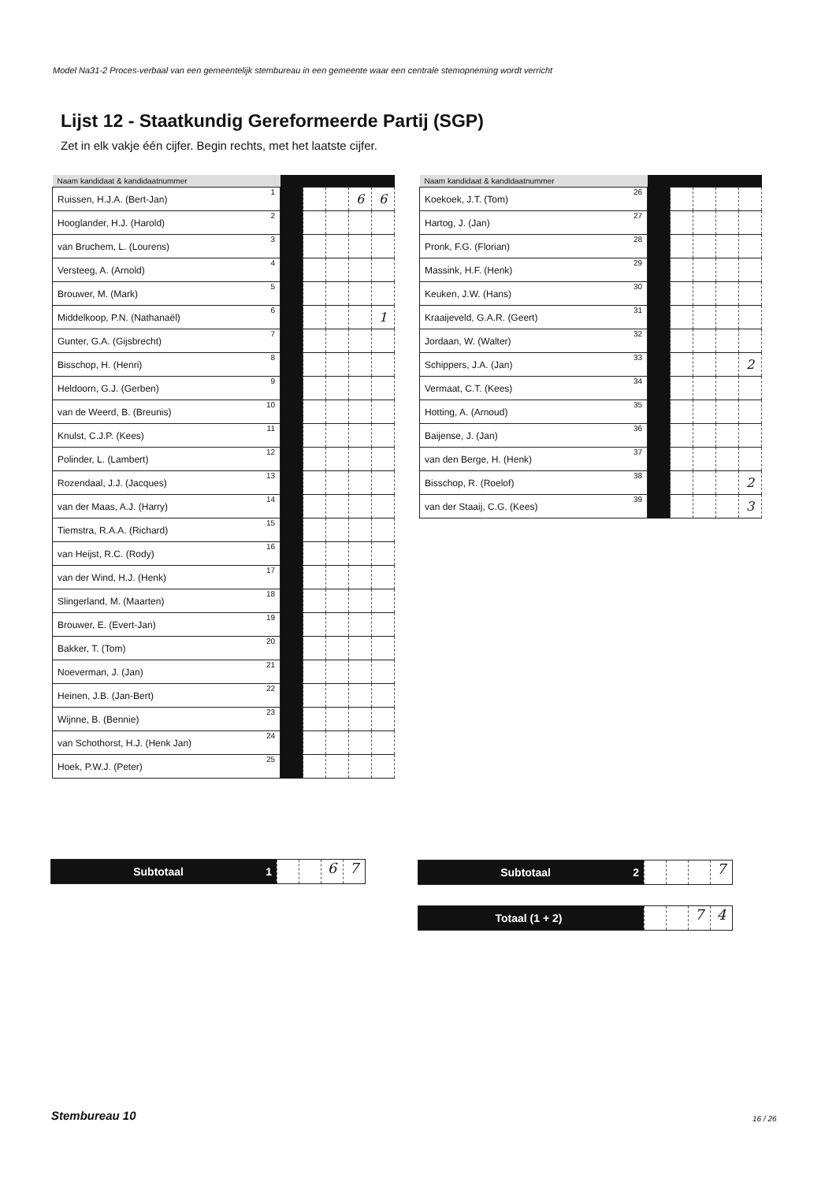Model Na31-2 Proces-verbaal van een gemeentelijk stembureau in een gemeente waar een centrale stemopneming wordt verricht
Lijst 12 - Staatkundig Gereformeerde Partij (SGP)
Zet in elk vakje één cijfer. Begin rechts, met het laatste cijfer.
| Naam kandidaat & kandidaatnummer | | | | | | |
| --- | --- | --- | --- | --- | --- | --- |
| Ruissen, H.J.A. (Bert-Jan) | 1 | | | | 6 | 6 |
| Hooglander, H.J. (Harold) | 2 | | | | | |
| van Bruchem, L. (Lourens) | 3 | | | | | |
| Versteeg, A. (Arnold) | 4 | | | | | |
| Brouwer, M. (Mark) | 5 | | | | | |
| Middelkoop, P.N. (Nathanaël) | 6 | | | | | 1 |
| Gunter, G.A. (Gijsbrecht) | 7 | | | | | |
| Bisschop, H. (Henri) | 8 | | | | | |
| Heldoorn, G.J. (Gerben) | 9 | | | | | |
| van de Weerd, B. (Breunis) | 10 | | | | | |
| Knulst, C.J.P. (Kees) | 11 | | | | | |
| Polinder, L. (Lambert) | 12 | | | | | |
| Rozendaal, J.J. (Jacques) | 13 | | | | | |
| van der Maas, A.J. (Harry) | 14 | | | | | |
| Tiemstra, R.A.A. (Richard) | 15 | | | | | |
| van Heijst, R.C. (Rody) | 16 | | | | | |
| van der Wind, H.J. (Henk) | 17 | | | | | |
| Slingerland, M. (Maarten) | 18 | | | | | |
| Brouwer, E. (Evert-Jan) | 19 | | | | | |
| Bakker, T. (Tom) | 20 | | | | | |
| Noeverman, J. (Jan) | 21 | | | | | |
| Heinen, J.B. (Jan-Bert) | 22 | | | | | |
| Wijnne, B. (Bennie) | 23 | | | | | |
| van Schothorst, H.J. (Henk Jan) | 24 | | | | | |
| Hoek, P.W.J. (Peter) | 25 | | | | | |
| Naam kandidaat & kandidaatnummer | | | | | | |
| --- | --- | --- | --- | --- | --- | --- |
| Koekoek, J.T. (Tom) | 26 | | | | | |
| Hartog, J. (Jan) | 27 | | | | | |
| Pronk, F.G. (Florian) | 28 | | | | | |
| Massink, H.F. (Henk) | 29 | | | | | |
| Keuken, J.W. (Hans) | 30 | | | | | |
| Kraaijeveld, G.A.R. (Geert) | 31 | | | | | |
| Jordaan, W. (Walter) | 32 | | | | | |
| Schippers, J.A. (Jan) | 33 | | | | | 2 |
| Vermaat, C.T. (Kees) | 34 | | | | | |
| Hotting, A. (Arnoud) | 35 | | | | | |
| Baijense, J. (Jan) | 36 | | | | | |
| van den Berge, H. (Henk) | 37 | | | | | |
| Bisschop, R. (Roelof) | 38 | | | | | 2 |
| van der Staaij, C.G. (Kees) | 39 | | | | | 3 |
Subtotaal 1
6 7
Subtotaal 2
7
Totaal (1 + 2)
7 4
Stembureau 10 16 / 26